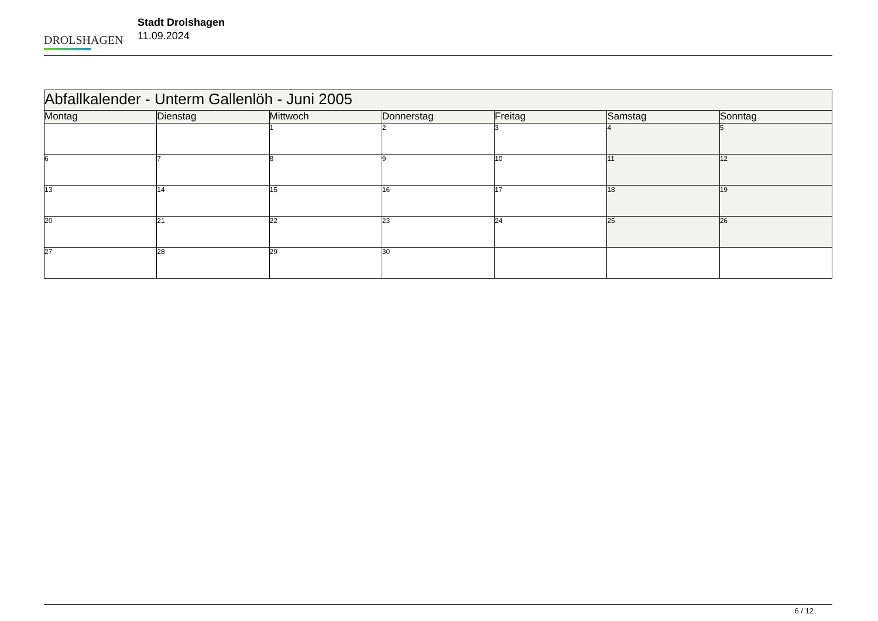DROLSHAGEN
Stadt Drolshagen
11.09.2024
| Abfallkalender - Unterm Gallenlöh - Juni 2005 | | | | | | |
| --- | --- | --- | --- | --- | --- | --- |
| Montag | Dienstag | Mittwoch | Donnerstag | Freitag | Samstag | Sonntag |
| | | 1 | 2 | 3 | 4 | 5 |
| 6 | 7 | 8 | 9 | 10 | 11 | 12 |
| 13 | 14 | 15 | 16 | 17 | 18 | 19 |
| 20 | 21 | 22 | 23 | 24 | 25 | 26 |
| 27 | 28 | 29 | 30 | | | |
6 / 12